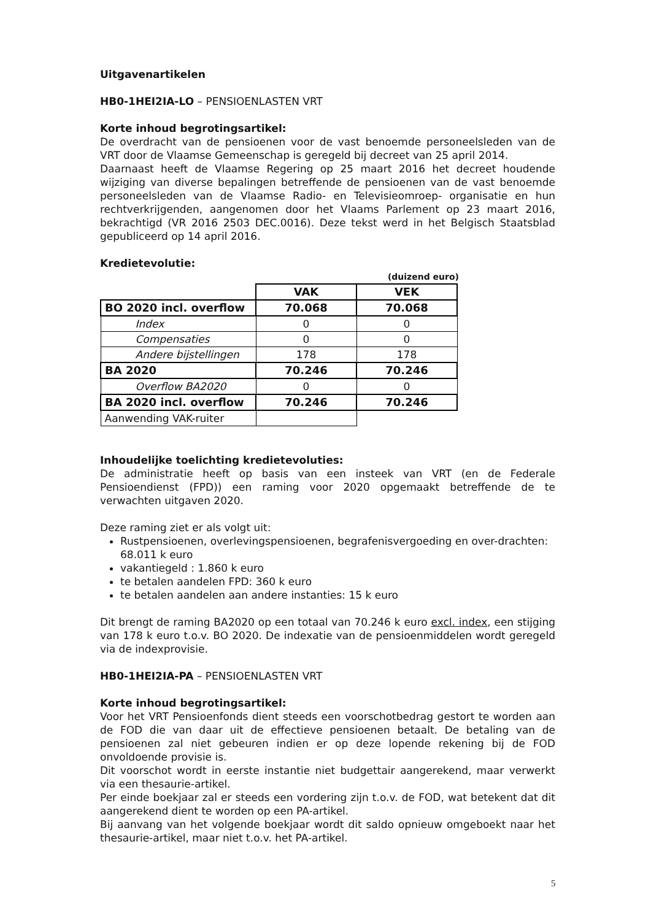Uitgavenartikelen
HB0-1HEI2IA-LO – PENSIOENLASTEN VRT
Korte inhoud begrotingsartikel:
De overdracht van de pensioenen voor de vast benoemde personeelsleden van de VRT door de Vlaamse Gemeenschap is geregeld bij decreet van 25 april 2014.
Daarnaast heeft de Vlaamse Regering op 25 maart 2016 het decreet houdende wijziging van diverse bepalingen betreffende de pensioenen van de vast benoemde personeelsleden van de Vlaamse Radio- en Televisieomroep- organisatie en hun rechtverkrijgenden, aangenomen door het Vlaams Parlement op 23 maart 2016, bekrachtigd (VR 2016 2503 DEC.0016). Deze tekst werd in het Belgisch Staatsblad gepubliceerd op 14 april 2016.
Kredietevolutie:
(duizend euro)
| | VAK | VEK |
| BO 2020 incl. overflow | 70.068 | 70.068 |
| Index | 0 | 0 |
| Compensaties | 0 | 0 |
| Andere bijstellingen | 178 | 178 |
| BA 2020 | 70.246 | 70.246 |
| Overflow BA2020 | 0 | 0 |
| BA 2020 incl. overflow | 70.246 | 70.246 |
| Aanwending VAK-ruiter | | |
Inhoudelijke toelichting kredietevoluties:
De administratie heeft op basis van een insteek van VRT (en de Federale Pensioendienst (FPD)) een raming voor 2020 opgemaakt betreffende de te verwachten uitgaven 2020.
Deze raming ziet er als volgt uit:
Rustpensioenen, overlevingspensioenen, begrafenisvergoeding en over-drachten: 68.011 k euro
vakantiegeld : 1.860 k euro
te betalen aandelen FPD: 360 k euro
te betalen aandelen aan andere instanties: 15 k euro
Dit brengt de raming BA2020 op een totaal van 70.246 k euro excl. index, een stijging van 178 k euro t.o.v. BO 2020. De indexatie van de pensioenmiddelen wordt geregeld via de indexprovisie.
HB0-1HEI2IA-PA – PENSIOENLASTEN VRT
Korte inhoud begrotingsartikel:
Voor het VRT Pensioenfonds dient steeds een voorschotbedrag gestort te worden aan de FOD die van daar uit de effectieve pensioenen betaalt. De betaling van de pensioenen zal niet gebeuren indien er op deze lopende rekening bij de FOD onvoldoende provisie is.
Dit voorschot wordt in eerste instantie niet budgettair aangerekend, maar verwerkt via een thesaurie-artikel.
Per einde boekjaar zal er steeds een vordering zijn t.o.v. de FOD, wat betekent dat dit aangerekend dient te worden op een PA-artikel.
Bij aanvang van het volgende boekjaar wordt dit saldo opnieuw omgeboekt naar het thesaurie-artikel, maar niet t.o.v. het PA-artikel.
5